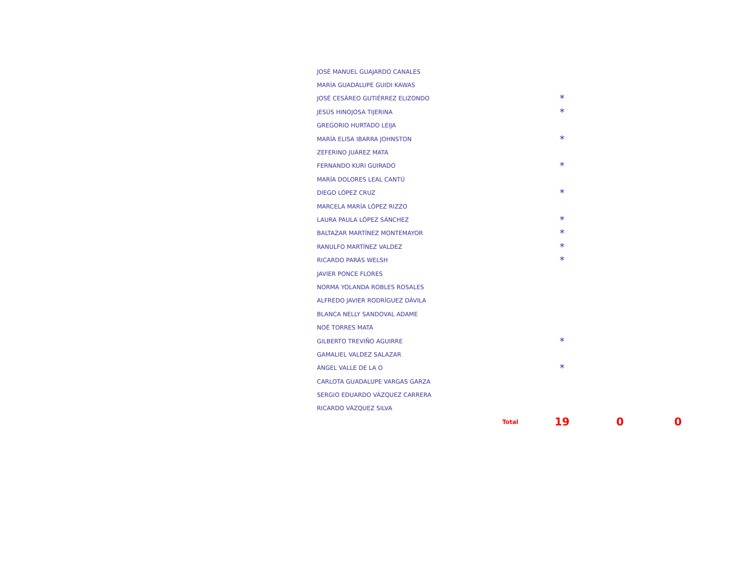| JOSÉ MANUEL GUAJARDO CANALES | | | |
| MARÍA GUADALUPE GUIDI KAWAS | | | |
| JOSÉ CESÁREO GUTIÉRREZ ELIZONDO | * | | |
| JESÚS HINOJOSA TIJERINA | * | | |
| GREGORIO HURTADO LEIJA | | | |
| MARÍA ELISA IBARRA JOHNSTON | * | | |
| ZEFERINO JUÁREZ MATA | | | |
| FERNANDO KURI GUIRADO | * | | |
| MARÍA DOLORES LEAL CANTÚ | | | |
| DIEGO LÓPEZ CRUZ | * | | |
| MARCELA MARÍA LÓPEZ RIZZO | | | |
| LAURA PAULA LÓPEZ SÁNCHEZ | * | | |
| BALTAZAR MARTÍNEZ MONTEMAYOR | * | | |
| RANULFO MARTÍNEZ VALDEZ | * | | |
| RICARDO PARÁS WELSH | * | | |
| JAVIER PONCE FLORES | | | |
| NORMA YOLANDA ROBLES ROSALES | | | |
| ALFREDO JAVIER RODRÍGUEZ DÁVILA | | | |
| BLANCA NELLY SANDOVAL ADAME | | | |
| NOÉ TORRES MATA | | | |
| GILBERTO TREVIÑO AGUIRRE | * | | |
| GAMALIEL VALDEZ SALAZAR | | | |
| ÁNGEL VALLE DE LA O | * | | |
| CARLOTA GUADALUPE VARGAS GARZA | | | |
| SERGIO EDUARDO VÁZQUEZ CARRERA | | | |
| RICARDO VÁZQUEZ SILVA | | | |
| Total | 19 | 0 | 0 |